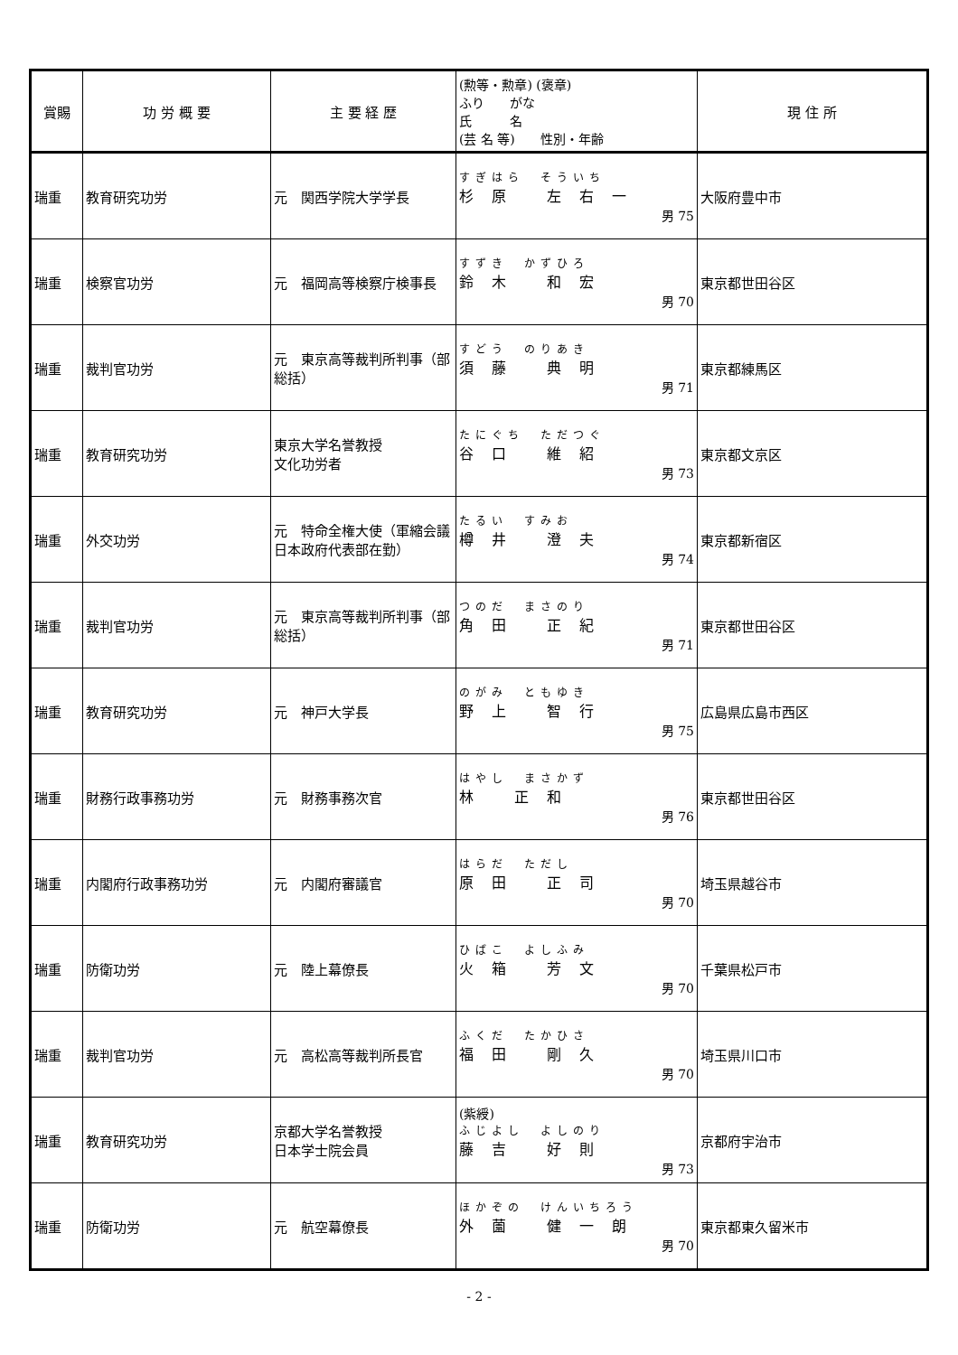| 賞賜 | 功 労 概 要 | 主 要 経 歴 | (勲等・勲章) (褒章) ふり がな 氏 名 (芸 名 等) 性別・年齢 | 現 住 所 |
| --- | --- | --- | --- | --- |
| 瑞重 | 教育研究功労 | 元 関西学院大学学長 | すぎはら そういち 杉原 左右一 男 75 | 大阪府豊中市 |
| 瑞重 | 検察官功労 | 元 福岡高等検察庁検事長 | すずき かずひろ 鈴木 和宏 男 70 | 東京都世田谷区 |
| 瑞重 | 裁判官功労 | 元 東京高等裁判所判事（部総括） | すどう のりあき 須藤 典明 男 71 | 東京都練馬区 |
| 瑞重 | 教育研究功労 | 東京大学名誉教授 文化功労者 | たにぐち ただつぐ 谷口 維紹 男 73 | 東京都文京区 |
| 瑞重 | 外交功労 | 元 特命全権大使（軍縮会議日本政府代表部在勤） | たるい すみお 樽井 澄夫 男 74 | 東京都新宿区 |
| 瑞重 | 裁判官功労 | 元 東京高等裁判所判事（部総括） | つのだ まさのり 角田 正紀 男 71 | 東京都世田谷区 |
| 瑞重 | 教育研究功労 | 元 神戸大学長 | のがみ ともゆき 野上 智行 男 75 | 広島県広島市西区 |
| 瑞重 | 財務行政事務功労 | 元 財務事務次官 | はやし まさかず 林 正和 男 76 | 東京都世田谷区 |
| 瑞重 | 内閣府行政事務功労 | 元 内閣府審議官 | はらだ ただし 原田 正司 男 70 | 埼玉県越谷市 |
| 瑞重 | 防衛功労 | 元 陸上幕僚長 | ひばこ よしふみ 火箱 芳文 男 70 | 千葉県松戸市 |
| 瑞重 | 裁判官功労 | 元 高松高等裁判所長官 | ふくだ たかひさ 福田 剛久 男 70 | 埼玉県川口市 |
| 瑞重 | 教育研究功労 | 京都大学名誉教授 日本学士院会員 | (紫綬) ふじよし よしのり 藤吉 好則 男 73 | 京都府宇治市 |
| 瑞重 | 防衛功労 | 元 航空幕僚長 | ほかぞの けんいちろう 外薗 健一朗 男 70 | 東京都東久留米市 |
- 2 -